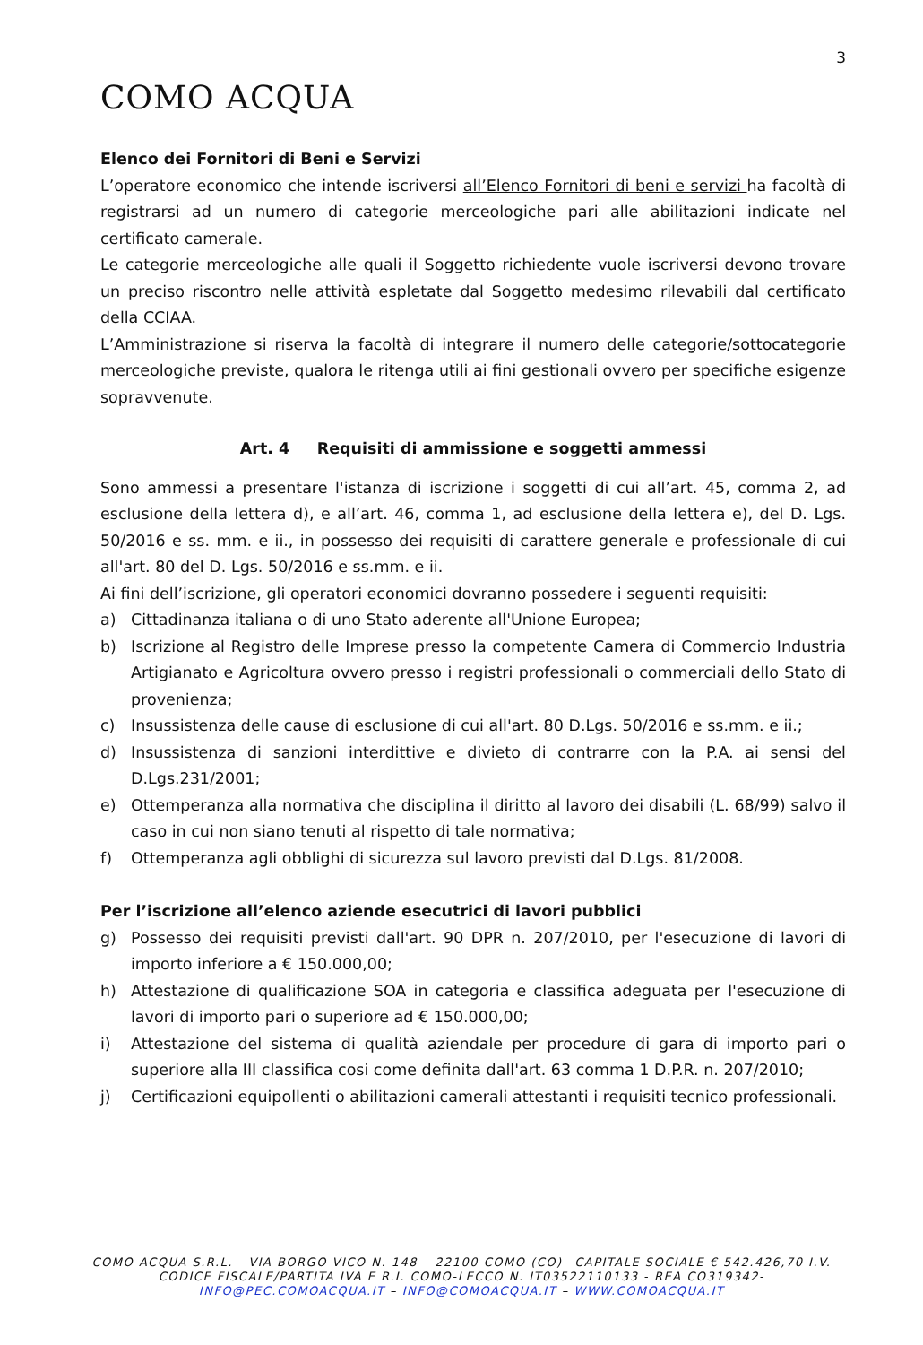3
COMO ACQUA
Elenco dei Fornitori di Beni e Servizi
L’operatore economico che intende iscriversi all’Elenco Fornitori di beni e servizi ha facoltà di registrarsi ad un numero di categorie merceologiche pari alle abilitazioni indicate nel certificato camerale.
Le categorie merceologiche alle quali il Soggetto richiedente vuole iscriversi devono trovare un preciso riscontro nelle attività espletate dal Soggetto medesimo rilevabili dal certificato della CCIAA.
L’Amministrazione si riserva la facoltà di integrare il numero delle categorie/sottocategorie merceologiche previste, qualora le ritenga utili ai fini gestionali ovvero per specifiche esigenze sopravvenute.
Art. 4 Requisiti di ammissione e soggetti ammessi
Sono ammessi a presentare l'istanza di iscrizione i soggetti di cui all’art. 45, comma 2, ad esclusione della lettera d), e all’art. 46, comma 1, ad esclusione della lettera e), del D. Lgs. 50/2016 e ss. mm. e ii., in possesso dei requisiti di carattere generale e professionale di cui all'art. 80 del D. Lgs. 50/2016 e ss.mm. e ii.
Ai fini dell’iscrizione, gli operatori economici dovranno possedere i seguenti requisiti:
a) Cittadinanza italiana o di uno Stato aderente all'Unione Europea;
b) Iscrizione al Registro delle Imprese presso la competente Camera di Commercio Industria Artigianato e Agricoltura ovvero presso i registri professionali o commerciali dello Stato di provenienza;
c) Insussistenza delle cause di esclusione di cui all'art. 80 D.Lgs. 50/2016 e ss.mm. e ii.;
d) Insussistenza di sanzioni interdittive e divieto di contrarre con la P.A. ai sensi del D.Lgs.231/2001;
e) Ottemperanza alla normativa che disciplina il diritto al lavoro dei disabili (L. 68/99) salvo il caso in cui non siano tenuti al rispetto di tale normativa;
f) Ottemperanza agli obblighi di sicurezza sul lavoro previsti dal D.Lgs. 81/2008.
Per l’iscrizione all’elenco aziende esecutrici di lavori pubblici
g) Possesso dei requisiti previsti dall'art. 90 DPR n. 207/2010, per l'esecuzione di lavori di importo inferiore a € 150.000,00;
h) Attestazione di qualificazione SOA in categoria e classifica adeguata per l'esecuzione di lavori di importo pari o superiore ad € 150.000,00;
i) Attestazione del sistema di qualità aziendale per procedure di gara di importo pari o superiore alla III classifica cosi come definita dall'art. 63 comma 1 D.P.R. n. 207/2010;
j) Certificazioni equipollenti o abilitazioni camerali attestanti i requisiti tecnico professionali.
COMO ACQUA S.R.L. - VIA BORGO VICO N. 148 – 22100 COMO (CO)– CAPITALE SOCIALE € 542.426,70 I.V.
CODICE FISCALE/PARTITA IVA E R.I. COMO-LECCO N. IT03522110133 - REA CO319342-
INFO@PEC.COMOACQUA.IT – INFO@COMOACQUA.IT – WWW.COMOACQUA.IT